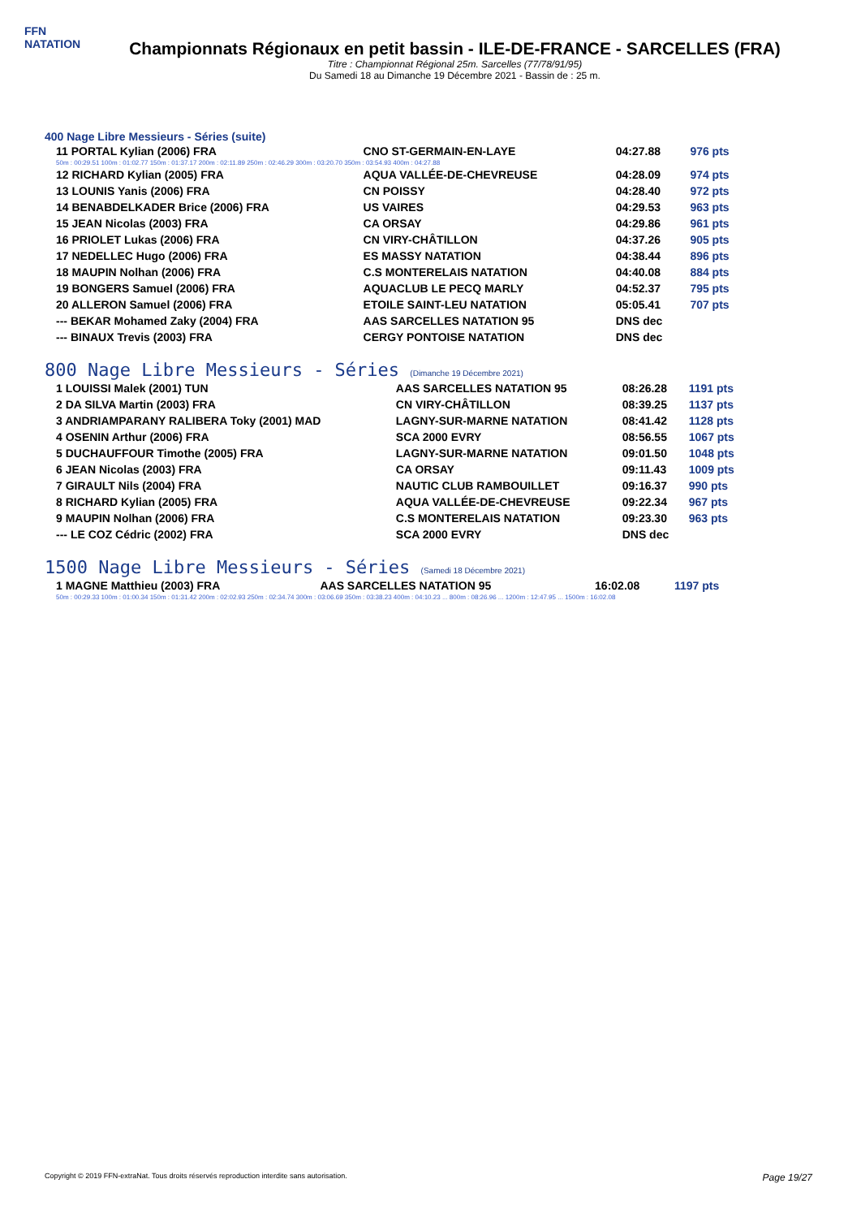FFN
NATATION
Championnats Régionaux en petit bassin - ILE-DE-FRANCE - SARCELLES (FRA)
Titre : Championnat Régional 25m. Sarcelles (77/78/91/95)
Du Samedi 18 au Dimanche 19 Décembre 2021 - Bassin de : 25 m.
400 Nage Libre Messieurs - Séries (suite)
| 11 PORTAL Kylian (2006) FRA | CNO ST-GERMAIN-EN-LAYE | 04:27.88 | 976 pts |
| 50m : 00:29.51 100m : 01:02.77 150m : 01:37.17 200m : 02:11.89 250m : 02:46.29 300m : 03:20.70 350m : 03:54.93 400m : 04:27.88 | | | |
| 12 RICHARD Kylian (2005) FRA | AQUA VALLÉE-DE-CHEVREUSE | 04:28.09 | 974 pts |
| 13 LOUNIS Yanis (2006) FRA | CN POISSY | 04:28.40 | 972 pts |
| 14 BENABDELKADER Brice (2006) FRA | US VAIRES | 04:29.53 | 963 pts |
| 15 JEAN Nicolas (2003) FRA | CA ORSAY | 04:29.86 | 961 pts |
| 16 PRIOLET Lukas (2006) FRA | CN VIRY-CHÂTILLON | 04:37.26 | 905 pts |
| 17 NEDELLEC Hugo (2006) FRA | ES MASSY NATATION | 04:38.44 | 896 pts |
| 18 MAUPIN Nolhan (2006) FRA | C.S MONTERELAIS NATATION | 04:40.08 | 884 pts |
| 19 BONGERS Samuel (2006) FRA | AQUACLUB LE PECQ MARLY | 04:52.37 | 795 pts |
| 20 ALLERON Samuel (2006) FRA | ETOILE SAINT-LEU NATATION | 05:05.41 | 707 pts |
| --- BEKAR Mohamed Zaky (2004) FRA | AAS SARCELLES NATATION 95 | DNS dec | |
| --- BINAUX Trevis (2003) FRA | CERGY PONTOISE NATATION | DNS dec | |
800 Nage Libre Messieurs - Séries (Dimanche 19 Décembre 2021)
| 1 LOUISSI Malek (2001) TUN | AAS SARCELLES NATATION 95 | 08:26.28 | 1191 pts |
| 2 DA SILVA Martin (2003) FRA | CN VIRY-CHÂTILLON | 08:39.25 | 1137 pts |
| 3 ANDRIAMPARANY RALIBERA Toky (2001) MAD | LAGNY-SUR-MARNE NATATION | 08:41.42 | 1128 pts |
| 4 OSENIN Arthur (2006) FRA | SCA 2000 EVRY | 08:56.55 | 1067 pts |
| 5 DUCHAUFFOUR Timothe (2005) FRA | LAGNY-SUR-MARNE NATATION | 09:01.50 | 1048 pts |
| 6 JEAN Nicolas (2003) FRA | CA ORSAY | 09:11.43 | 1009 pts |
| 7 GIRAULT Nils (2004) FRA | NAUTIC CLUB RAMBOUILLET | 09:16.37 | 990 pts |
| 8 RICHARD Kylian (2005) FRA | AQUA VALLÉE-DE-CHEVREUSE | 09:22.34 | 967 pts |
| 9 MAUPIN Nolhan (2006) FRA | C.S MONTERELAIS NATATION | 09:23.30 | 963 pts |
| --- LE COZ Cédric (2002) FRA | SCA 2000 EVRY | DNS dec | |
1500 Nage Libre Messieurs - Séries (Samedi 18 Décembre 2021)
| 1 MAGNE Matthieu (2003) FRA | AAS SARCELLES NATATION 95 | 16:02.08 | 1197 pts |
| 50m : 00:29.33 100m : 01:00.34 150m : 01:31.42 200m : 02:02.93 250m : 02:34.74 300m : 03:06.69 350m : 03:38.23 400m : 04:10.23 ... 800m : 08:26.96 ... 1200m : 12:47.95 ... 1500m : 16:02.08 | | | |
Copyright © 2019 FFN-extraNat. Tous droits réservés reproduction interdite sans autorisation. Page 19/27